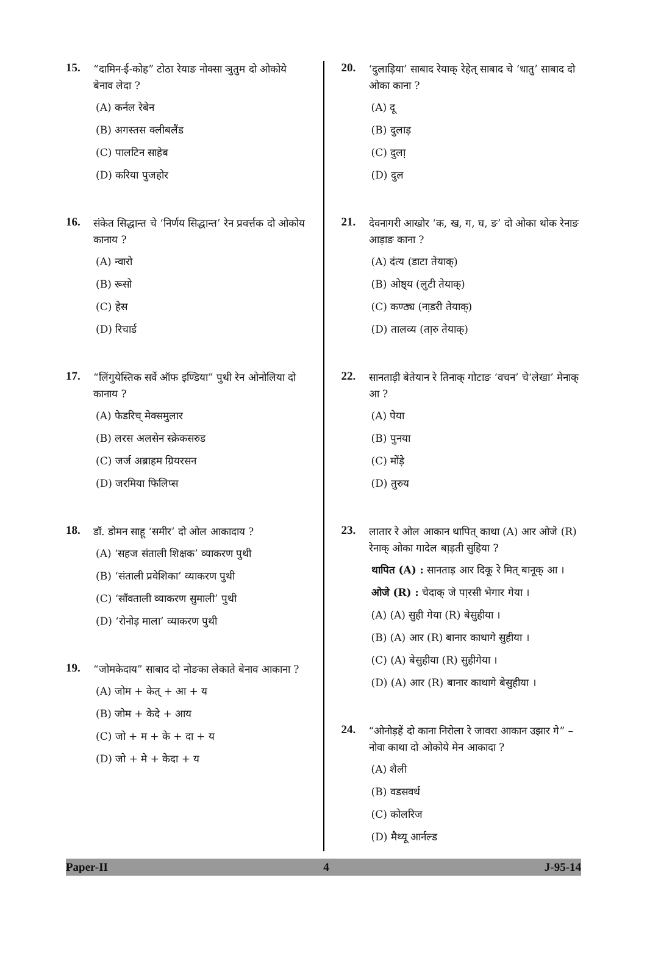15.
“दामिन-ई-कोह” टोठा रेयाङ नोक्सा ञुतुम दो ओकोये बेनाव लेदा ?
(A) कर्नल रेबेन
(B) अगस्तस क्लीबलैंड
(C) पालटिन साहेब
(D) करिया पुजहोर
16.
संकेत सिद्धान्त चे ‘निर्णय सिद्धान्त’ रेन प्रवर्त्तक दो ओकोय कानाय ?
(A) न्वारो
(B) रूसो
(C) हेस
(D) रिचार्ड
17.
“लिंगुयेस्तिक सर्वे ऑफ इण्डिया” पुथी रेन ओनोलिया दो कानाय ?
(A) फेडरिच् मेक्समुलार
(B) लरस अलसेन स्क्रेकसरुड
(C) जर्ज अब्राहम ग्रियरसन
(D) जरमिया फिलिप्स
18.
डॉ. डोमन साहू ‘समीर’ दो ओल आकादाय ?
(A) ‘सहज संताली शिक्षक’ व्याकरण पुथी
(B) ‘संताली प्रवेशिका’ व्याकरण पुथी
(C) ‘साँवताली व्याकरण सुमाली’ पुथी
(D) ‘रोनोड़ माला’ व्याकरण पुथी
19.
“जोमकेदाय” साबाद दो नोङका लेकाते बेनाव आकाना ?
(A) जोम + केत् + आ + य
(B) जोम + केदे + आय
(C) जो + म + के + दा + य
(D) जो + मे + केदा + य
20.
‘दुलाड़िया’ साबाद रेयाक् रेहेत् साबाद चे ‘धातु’ साबाद दो ओका काना ?
(A) दू
(B) दुलाड़
(C) दुला़
(D) दुल
21.
देवनागरी आखोर ‘क, ख, ग, घ, ङ’ दो ओका थोक रेनाङ आड़ाङ काना ?
(A) दंत्य (डाटा तेयाक्)
(B) ओष्ठ्य (लुटी तेयाक्)
(C) कण्ठ्य (ना़डरी तेयाक्)
(D) तालव्य (ता़रु तेयाक्)
22.
सानताड़ी बेतेयान रे तिनाक् गोटाङ ‘वचन’ चे‘लेखा’ मेनाक् आ ?
(A) पेया
(B) पुनया
(C) मोंड़े
(D) तुरुय
23.
लातार रे ओल आकान थापित् काथा (A) आर ओजे (R) रेनाक् ओका गादेल बा़ड़ती सुहिया ?
थापित (A) : सानताड़ आर दिकू रे मित् बानूक् आ ।
ओजे (R) : चेदाक् जे पा़रसी भेगार गेया ।
(A) (A) सुही गेया (R) बेसुहीया ।
(B) (A) आर (R) बानार काथागे सुहीया ।
(C) (A) बेसुहीया (R) सुहीगेया ।
(D) (A) आर (R) बानार काथागे बेसुहीया ।
24.
“ओनोड़हें दो काना निरोला रे जावरा आकान उझार गे” – नोवा काथा दो ओकोये मेन आकादा ?
(A) शैली
(B) वडसवर्थ
(C) कोलरिज
(D) मैथ्यू आर्नल्ड
Paper-II 4 J-95-14